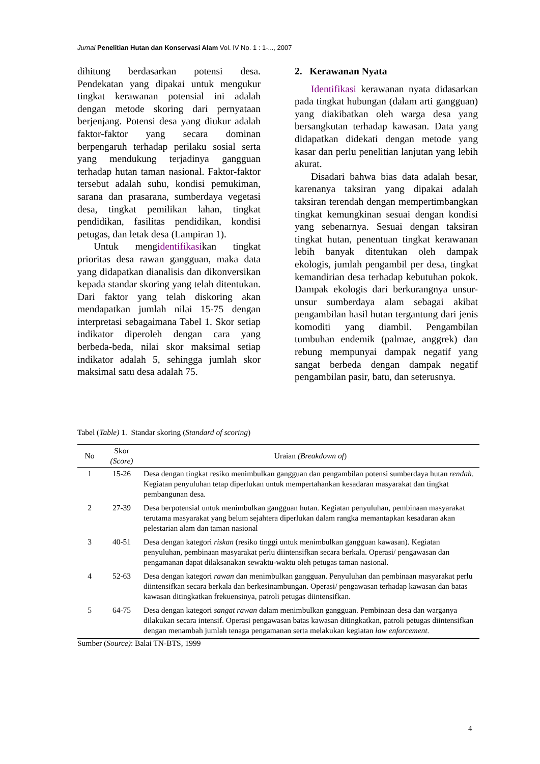Jurnal Penelitian Hutan dan Konservasi Alam Vol. IV No. 1 : 1-..., 2007
dihitung berdasarkan potensi desa. Pendekatan yang dipakai untuk mengukur tingkat kerawanan potensial ini adalah dengan metode skoring dari pernyataan berjenjang. Potensi desa yang diukur adalah faktor-faktor yang secara dominan berpengaruh terhadap perilaku sosial serta yang mendukung terjadinya gangguan terhadap hutan taman nasional. Faktor-faktor tersebut adalah suhu, kondisi pemukiman, sarana dan prasarana, sumberdaya vegetasi desa, tingkat pemilikan lahan, tingkat pendidikan, fasilitas pendidikan, kondisi petugas, dan letak desa (Lampiran 1).
Untuk mengidentifikasikan tingkat prioritas desa rawan gangguan, maka data yang didapatkan dianalisis dan dikonversikan kepada standar skoring yang telah ditentukan. Dari faktor yang telah diskoring akan mendapatkan jumlah nilai 15-75 dengan interpretasi sebagaimana Tabel 1. Skor setiap indikator diperoleh dengan cara yang berbeda-beda, nilai skor maksimal setiap indikator adalah 5, sehingga jumlah skor maksimal satu desa adalah 75.
2. Kerawanan Nyata
Identifikasi kerawanan nyata didasarkan pada tingkat hubungan (dalam arti gangguan) yang diakibatkan oleh warga desa yang bersangkutan terhadap kawasan. Data yang didapatkan didekati dengan metode yang kasar dan perlu penelitian lanjutan yang lebih akurat.
Disadari bahwa bias data adalah besar, karenanya taksiran yang dipakai adalah taksiran terendah dengan mempertimbangkan tingkat kemungkinan sesuai dengan kondisi yang sebenarnya. Sesuai dengan taksiran tingkat hutan, penentuan tingkat kerawanan lebih banyak ditentukan oleh dampak ekologis, jumlah pengambil per desa, tingkat kemandirian desa terhadap kebutuhan pokok. Dampak ekologis dari berkurangnya unsur-unsur sumberdaya alam sebagai akibat pengambilan hasil hutan tergantung dari jenis komoditi yang diambil. Pengambilan tumbuhan endemik (palmae, anggrek) dan rebung mempunyai dampak negatif yang sangat berbeda dengan dampak negatif pengambilan pasir, batu, dan seterusnya.
Tabel (Table) 1. Standar skoring (Standard of scoring)
| No | Skor (Score) | Uraian (Breakdown of ) |
| --- | --- | --- |
| 1 | 15-26 | Desa dengan tingkat resiko menimbulkan gangguan dan pengambilan potensi sumberdaya hutan rendah . Kegiatan penyuluhan tetap diperlukan untuk mempertahankan kesadaran masyarakat dan tingkat pembangunan desa. |
| 2 | 27-39 | Desa berpotensial untuk menimbulkan gangguan hutan. Kegiatan penyuluhan, pembinaan masyarakat terutama masyarakat yang belum sejahtera diperlukan dalam rangka memantapkan kesadaran akan pelestarian alam dan taman nasional |
| 3 | 40-51 | Desa dengan kategori riskan (resiko tinggi untuk menimbulkan gangguan kawasan). Kegiatan penyuluhan, pembinaan masyarakat perlu diintensifkan secara berkala. Operasi/ pengawasan dan pengamanan dapat dilaksanakan sewaktu-waktu oleh petugas taman nasional. |
| 4 | 52-63 | Desa dengan kategori rawan dan menimbulkan gangguan. Penyuluhan dan pembinaan masyarakat perlu diintensifkan secara berkala dan berkesinambungan. Operasi/ pengawasan terhadap kawasan dan batas kawasan ditingkatkan frekuensinya, patroli petugas diintensifkan. |
| 5 | 64-75 | Desa dengan kategori sangat rawan dalam menimbulkan gangguan. Pembinaan desa dan warganya dilakukan secara intensif. Operasi pengawasan batas kawasan ditingkatkan, patroli petugas diintensifkan dengan menambah jumlah tenaga pengamanan serta melakukan kegiatan law enforcement. |
Sumber (Source): Balai TN-BTS, 1999
4